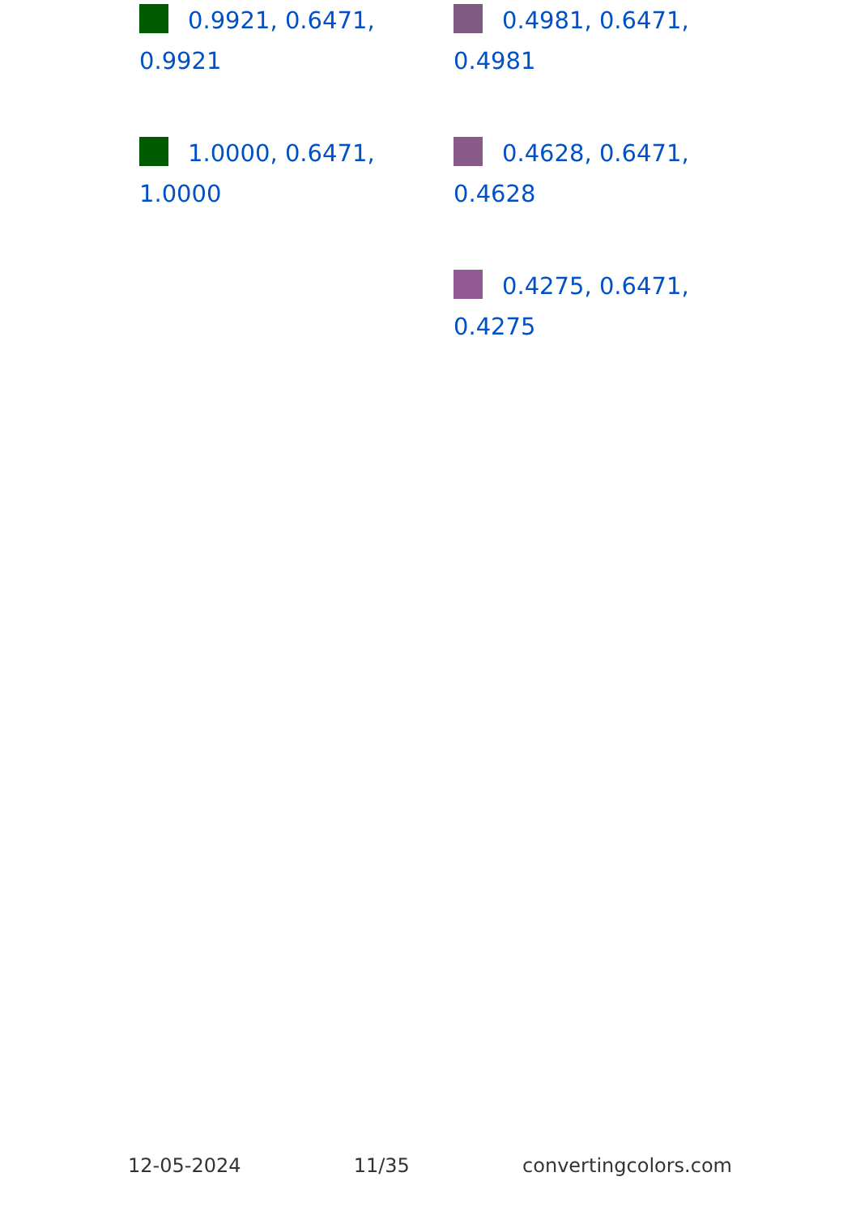0.9921, 0.6471, 0.9921
1.0000, 0.6471, 1.0000
0.4981, 0.6471, 0.4981
0.4628, 0.6471, 0.4628
0.4275, 0.6471, 0.4275
12-05-2024 11/35 convertingcolors.com